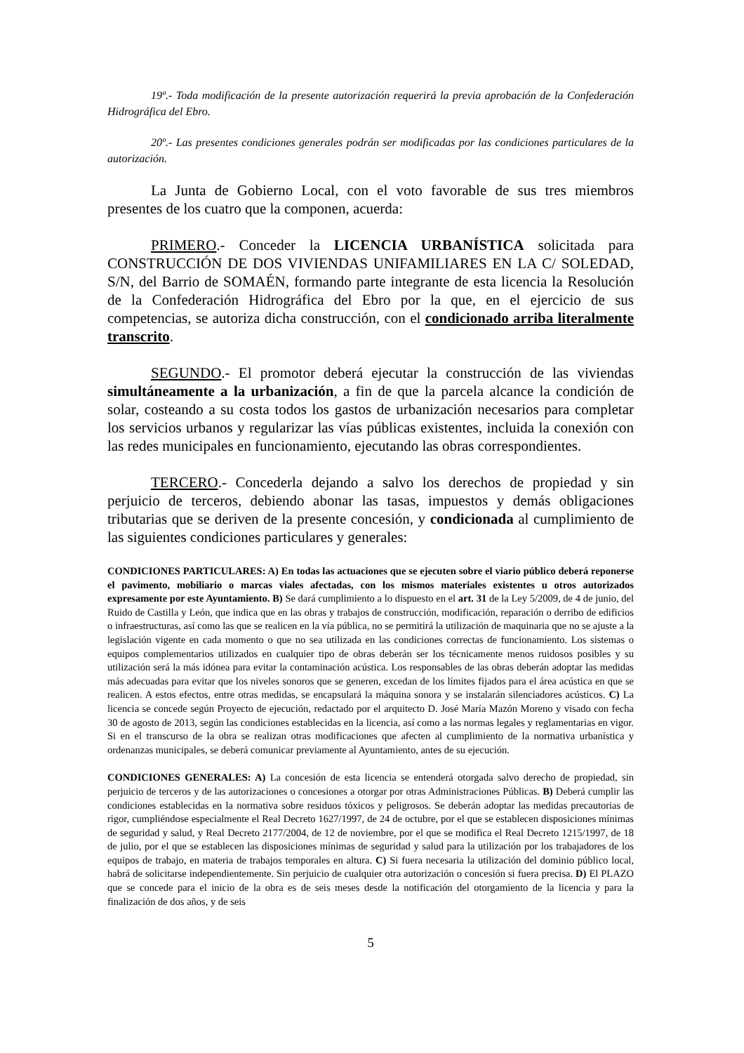19º.- Toda modificación de la presente autorización requerirá la previa aprobación de la Confederación Hidrográfica del Ebro.
20º.- Las presentes condiciones generales podrán ser modificadas por las condiciones particulares de la autorización.
La Junta de Gobierno Local, con el voto favorable de sus tres miembros presentes de los cuatro que la componen, acuerda:
PRIMERO.- Conceder la LICENCIA URBANÍSTICA solicitada para CONSTRUCCIÓN DE DOS VIVIENDAS UNIFAMILIARES EN LA C/ SOLEDAD, S/N, del Barrio de SOMAÉN, formando parte integrante de esta licencia la Resolución de la Confederación Hidrográfica del Ebro por la que, en el ejercicio de sus competencias, se autoriza dicha construcción, con el condicionado arriba literalmente transcrito.
SEGUNDO.- El promotor deberá ejecutar la construcción de las viviendas simultáneamente a la urbanización, a fin de que la parcela alcance la condición de solar, costeando a su costa todos los gastos de urbanización necesarios para completar los servicios urbanos y regularizar las vías públicas existentes, incluida la conexión con las redes municipales en funcionamiento, ejecutando las obras correspondientes.
TERCERO.- Concederla dejando a salvo los derechos de propiedad y sin perjuicio de terceros, debiendo abonar las tasas, impuestos y demás obligaciones tributarias que se deriven de la presente concesión, y condicionada al cumplimiento de las siguientes condiciones particulares y generales:
CONDICIONES PARTICULARES: A) En todas las actuaciones que se ejecuten sobre el viario público deberá reponerse el pavimento, mobiliario o marcas viales afectadas, con los mismos materiales existentes u otros autorizados expresamente por este Ayuntamiento. B) Se dará cumplimiento a lo dispuesto en el art. 31 de la Ley 5/2009, de 4 de junio, del Ruido de Castilla y León, que indica que en las obras y trabajos de construcción, modificación, reparación o derribo de edificios o infraestructuras, así como las que se realicen en la vía pública, no se permitirá la utilización de maquinaria que no se ajuste a la legislación vigente en cada momento o que no sea utilizada en las condiciones correctas de funcionamiento. Los sistemas o equipos complementarios utilizados en cualquier tipo de obras deberán ser los técnicamente menos ruidosos posibles y su utilización será la más idónea para evitar la contaminación acústica. Los responsables de las obras deberán adoptar las medidas más adecuadas para evitar que los niveles sonoros que se generen, excedan de los límites fijados para el área acústica en que se realicen. A estos efectos, entre otras medidas, se encapsulará la máquina sonora y se instalarán silenciadores acústicos. C) La licencia se concede según Proyecto de ejecución, redactado por el arquitecto D. José María Mazón Moreno y visado con fecha 30 de agosto de 2013, según las condiciones establecidas en la licencia, así como a las normas legales y reglamentarias en vigor. Si en el transcurso de la obra se realizan otras modificaciones que afecten al cumplimiento de la normativa urbanística y ordenanzas municipales, se deberá comunicar previamente al Ayuntamiento, antes de su ejecución.
CONDICIONES GENERALES: A) La concesión de esta licencia se entenderá otorgada salvo derecho de propiedad, sin perjuicio de terceros y de las autorizaciones o concesiones a otorgar por otras Administraciones Públicas. B) Deberá cumplir las condiciones establecidas en la normativa sobre residuos tóxicos y peligrosos. Se deberán adoptar las medidas precautorias de rigor, cumpliéndose especialmente el Real Decreto 1627/1997, de 24 de octubre, por el que se establecen disposiciones mínimas de seguridad y salud, y Real Decreto 2177/2004, de 12 de noviembre, por el que se modifica el Real Decreto 1215/1997, de 18 de julio, por el que se establecen las disposiciones mínimas de seguridad y salud para la utilización por los trabajadores de los equipos de trabajo, en materia de trabajos temporales en altura. C) Si fuera necesaria la utilización del dominio público local, habrá de solicitarse independientemente. Sin perjuicio de cualquier otra autorización o concesión si fuera precisa. D) El PLAZO que se concede para el inicio de la obra es de seis meses desde la notificación del otorgamiento de la licencia y para la finalización de dos años, y de seis
5